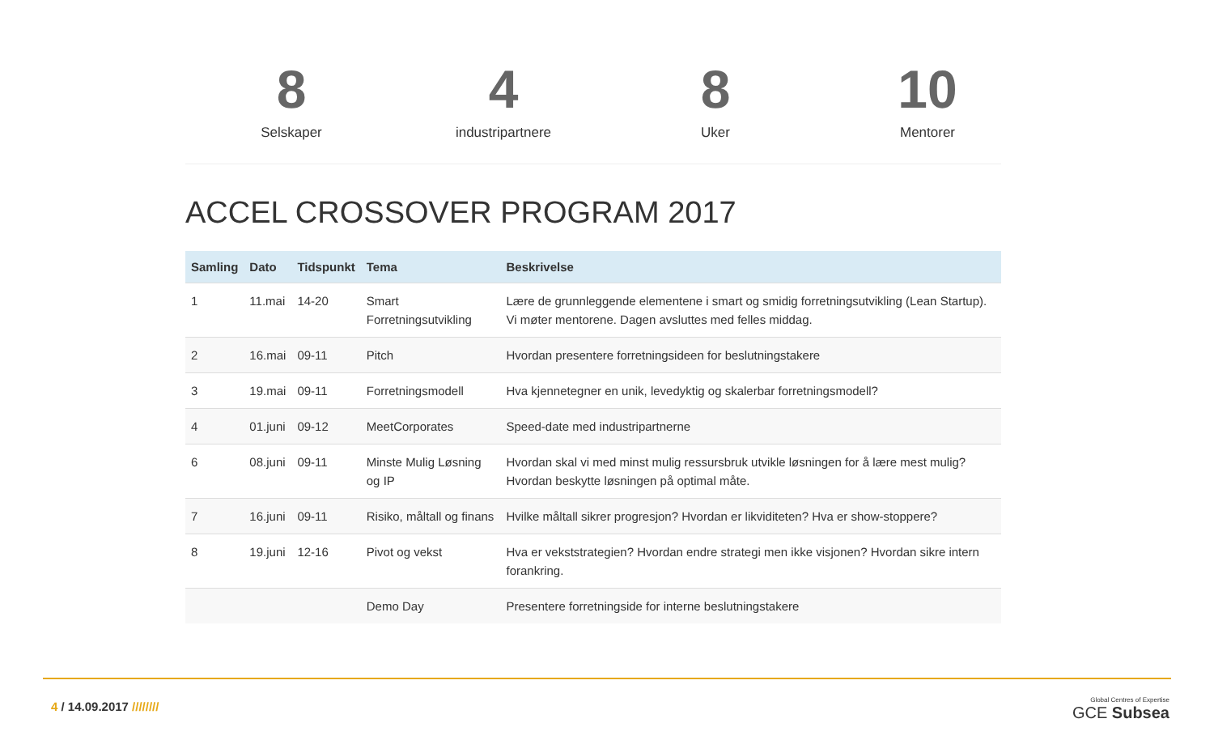8
Selskaper
4
industripartnere
8
Uker
10
Mentorer
ACCEL CROSSOVER PROGRAM 2017
| Samling | Dato | Tidspunkt | Tema | Beskrivelse |
| --- | --- | --- | --- | --- |
| 1 | 11.mai | 14-20 | Smart Forretningsutvikling | Lære de grunnleggende elementene i smart og smidig forretningsutvikling (Lean Startup). Vi møter mentorene. Dagen avsluttes med felles middag. |
| 2 | 16.mai | 09-11 | Pitch | Hvordan presentere forretningsideen for beslutningstakere |
| 3 | 19.mai | 09-11 | Forretningsmodell | Hva kjennetegner en unik, levedyktig og skalerbar forretningsmodell? |
| 4 | 01.juni | 09-12 | MeetCorporates | Speed-date med industripartnerne |
| 6 | 08.juni | 09-11 | Minste Mulig Løsning og IP | Hvordan skal vi med minst mulig ressursbruk utvikle løsningen for å lære mest mulig? Hvordan beskytte løsningen på optimal måte. |
| 7 | 16.juni | 09-11 | Risiko, måltall og finans | Hvilke måltall sikrer progresjon? Hvordan er likviditeten? Hva er show-stoppere? |
| 8 | 19.juni | 12-16 | Pivot og vekst | Hva er vekststrategien? Hvordan endre strategi men ikke visjonen? Hvordan sikre intern forankring. |
| | | | Demo Day | Presentere forretningside for interne beslutningstakere |
4 / 14.09.2017 ////////
Global Centres of Expertise
GCE Subsea